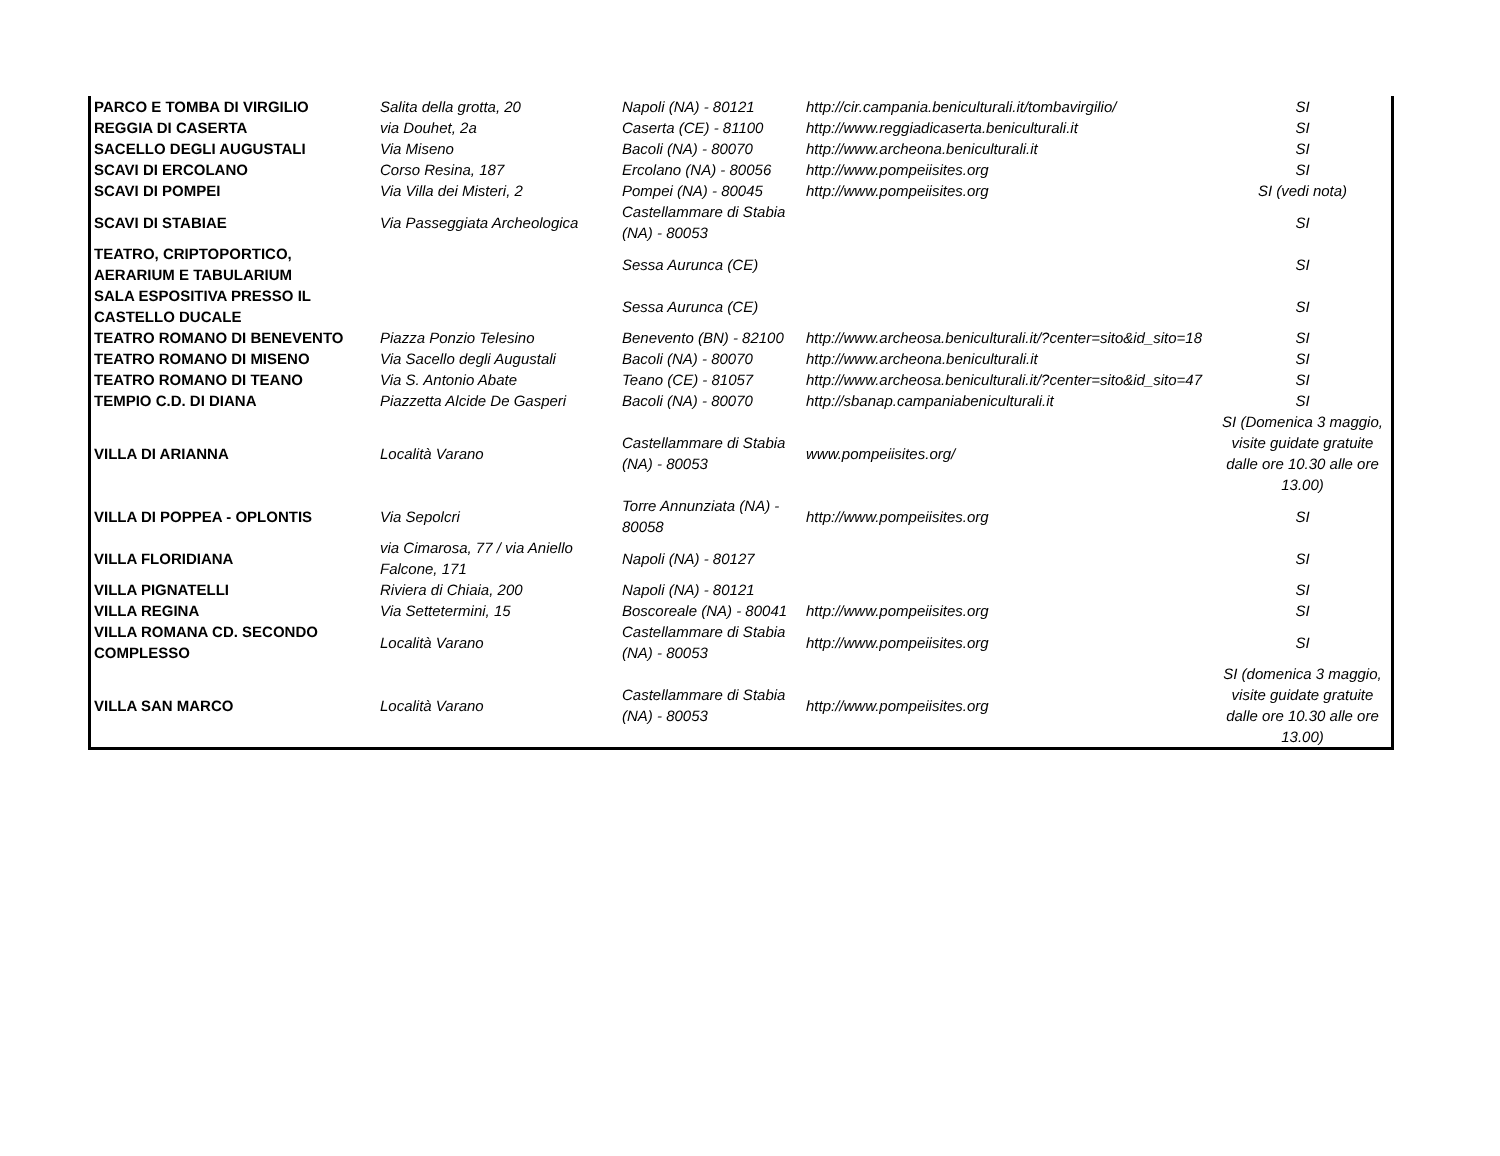| PARCO E TOMBA DI VIRGILIO | Salita della grotta, 20 | Napoli (NA) - 80121 | http://cir.campania.beniculturali.it/tombavirgilio/ | SI |
| REGGIA DI CASERTA | via Douhet, 2a | Caserta (CE) - 81100 | http://www.reggiadicaserta.beniculturali.it | SI |
| SACELLO DEGLI AUGUSTALI | Via Miseno | Bacoli (NA) - 80070 | http://www.archeona.beniculturali.it | SI |
| SCAVI DI ERCOLANO | Corso Resina, 187 | Ercolano (NA) - 80056 | http://www.pompeiisites.org | SI |
| SCAVI DI POMPEI | Via Villa dei Misteri, 2 | Pompei (NA) - 80045 | http://www.pompeiisites.org | SI (vedi nota) |
| SCAVI DI STABIAE | Via Passeggiata Archeologica | Castellammare di Stabia (NA) - 80053 | | SI |
| TEATRO, CRIPTOPORTICO, AERARIUM E TABULARIUM | | Sessa Aurunca (CE) | | SI |
| SALA ESPOSITIVA PRESSO IL CASTELLO DUCALE | | Sessa Aurunca (CE) | | SI |
| TEATRO ROMANO DI BENEVENTO | Piazza Ponzio Telesino | Benevento (BN) - 82100 | http://www.archeosa.beniculturali.it/?center=sito&id_sito=18 | SI |
| TEATRO ROMANO DI MISENO | Via Sacello degli Augustali | Bacoli (NA) - 80070 | http://www.archeona.beniculturali.it | SI |
| TEATRO ROMANO DI TEANO | Via S. Antonio Abate | Teano (CE) - 81057 | http://www.archeosa.beniculturali.it/?center=sito&id_sito=47 | SI |
| TEMPIO C.D. DI DIANA | Piazzetta Alcide De Gasperi | Bacoli (NA) - 80070 | http://sbanap.campaniabeniculturali.it | SI |
| VILLA DI ARIANNA | Località Varano | Castellammare di Stabia (NA) - 80053 | www.pompeiisites.org/ | SI (Domenica 3 maggio, visite guidate gratuite dalle ore 10.30 alle ore 13.00) |
| VILLA DI POPPEA - OPLONTIS | Via Sepolcri | Torre Annunziata (NA) - 80058 | http://www.pompeiisites.org | SI |
| VILLA FLORIDIANA | via Cimarosa, 77 / via Aniello Falcone, 171 | Napoli (NA) - 80127 | | SI |
| VILLA PIGNATELLI | Riviera di Chiaia, 200 | Napoli (NA) - 80121 | | SI |
| VILLA REGINA | Via Settetermini, 15 | Boscoreale (NA) - 80041 | http://www.pompeiisites.org | SI |
| VILLA ROMANA CD. SECONDO COMPLESSO | Località Varano | Castellammare di Stabia (NA) - 80053 | http://www.pompeiisites.org | SI |
| VILLA SAN MARCO | Località Varano | Castellammare di Stabia (NA) - 80053 | http://www.pompeiisites.org | SI (domenica 3 maggio, visite guidate gratuite dalle ore 10.30 alle ore 13.00) |